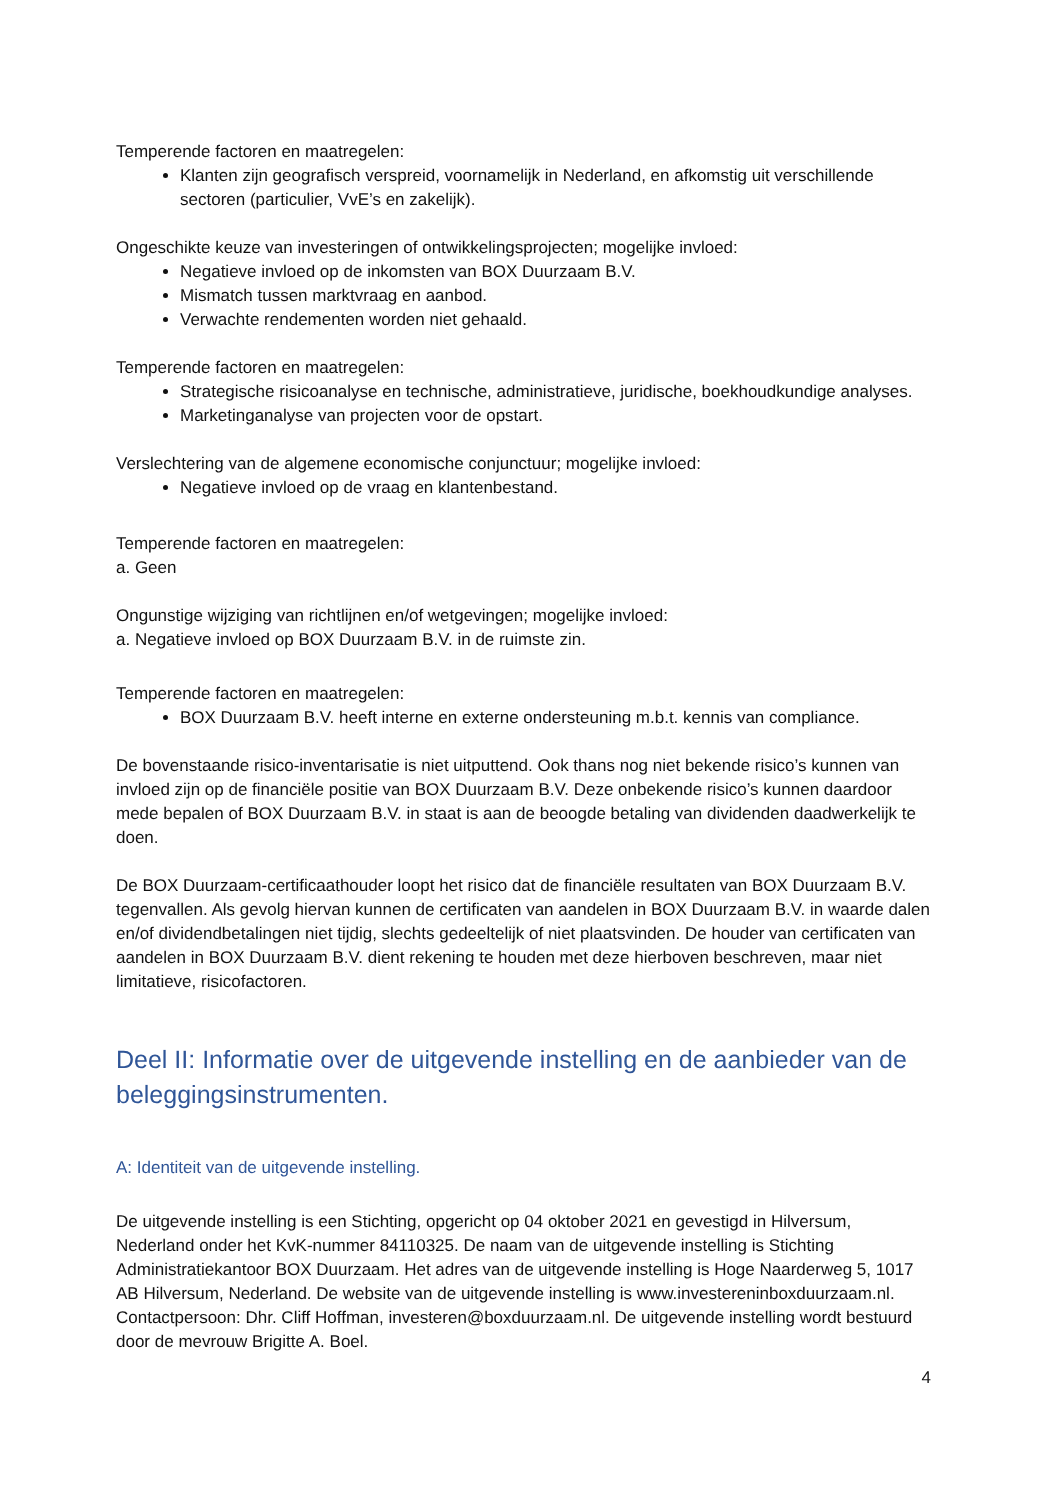Temperende factoren en maatregelen:
Klanten zijn geografisch verspreid, voornamelijk in Nederland, en afkomstig uit verschillende sectoren (particulier, VvE’s en zakelijk).
Ongeschikte keuze van investeringen of ontwikkelingsprojecten; mogelijke invloed:
Negatieve invloed op de inkomsten van BOX Duurzaam B.V.
Mismatch tussen marktvraag en aanbod.
Verwachte rendementen worden niet gehaald.
Temperende factoren en maatregelen:
Strategische risicoanalyse en technische, administratieve, juridische, boekhoudkundige analyses.
Marketinganalyse van projecten voor de opstart.
Verslechtering van de algemene economische conjunctuur; mogelijke invloed:
Negatieve invloed op de vraag en klantenbestand.
Temperende factoren en maatregelen:
a. Geen
Ongunstige wijziging van richtlijnen en/of wetgevingen; mogelijke invloed:
a. Negatieve invloed op BOX Duurzaam B.V. in de ruimste zin.
Temperende factoren en maatregelen:
BOX Duurzaam B.V. heeft interne en externe ondersteuning m.b.t. kennis van compliance.
De bovenstaande risico-inventarisatie is niet uitputtend. Ook thans nog niet bekende risico’s kunnen van invloed zijn op de financiële positie van BOX Duurzaam B.V. Deze onbekende risico’s kunnen daardoor mede bepalen of BOX Duurzaam B.V. in staat is aan de beoogde betaling van dividenden daadwerkelijk te doen.
De BOX Duurzaam-certificaathouder loopt het risico dat de financiële resultaten van BOX Duurzaam B.V. tegenvallen. Als gevolg hiervan kunnen de certificaten van aandelen in BOX Duurzaam B.V. in waarde dalen en/of dividendbetalingen niet tijdig, slechts gedeeltelijk of niet plaatsvinden. De houder van certificaten van aandelen in BOX Duurzaam B.V. dient rekening te houden met deze hierboven beschreven, maar niet limitatieve, risicofactoren.
Deel II: Informatie over de uitgevende instelling en de aanbieder van de beleggingsinstrumenten.
A: Identiteit van de uitgevende instelling.
De uitgevende instelling is een Stichting, opgericht op 04 oktober 2021 en gevestigd in Hilversum, Nederland onder het KvK-nummer 84110325. De naam van de uitgevende instelling is Stichting Administratiekantoor BOX Duurzaam. Het adres van de uitgevende instelling is Hoge Naarderweg 5, 1017 AB Hilversum, Nederland. De website van de uitgevende instelling is www.investereninboxduurzaam.nl. Contactpersoon: Dhr. Cliff Hoffman, investeren@boxduurzaam.nl. De uitgevende instelling wordt bestuurd door de mevrouw Brigitte A. Boel.
4